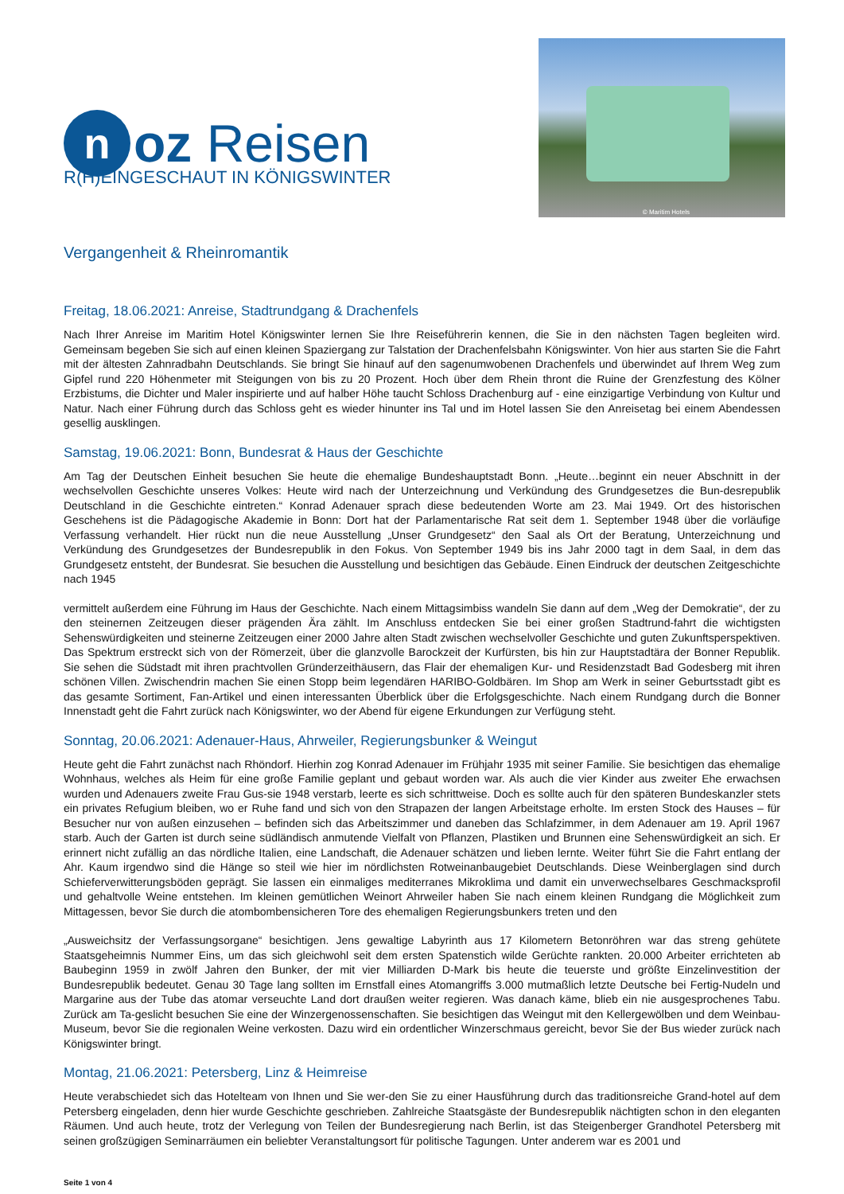noz Reisen
© Maritim Hotels
R(H)EINGESCHAUT IN KÖNIGSWINTER
Vergangenheit & Rheinromantik
Freitag, 18.06.2021: Anreise, Stadtrundgang & Drachenfels
Nach Ihrer Anreise im Maritim Hotel Königswinter lernen Sie Ihre Reiseführerin kennen, die Sie in den nächsten Tagen begleiten wird. Gemeinsam begeben Sie sich auf einen kleinen Spaziergang zur Talstation der Drachenfelsbahn Königswinter. Von hier aus starten Sie die Fahrt mit der ältesten Zahnradbahn Deutschlands. Sie bringt Sie hinauf auf den sagenumwobenen Drachenfels und überwindet auf Ihrem Weg zum Gipfel rund 220 Höhenmeter mit Steigungen von bis zu 20 Prozent. Hoch über dem Rhein thront die Ruine der Grenzfestung des Kölner Erzbistums, die Dichter und Maler inspirierte und auf halber Höhe taucht Schloss Drachenburg auf - eine einzigartige Verbindung von Kultur und Natur. Nach einer Führung durch das Schloss geht es wieder hinunter ins Tal und im Hotel lassen Sie den Anreisetag bei einem Abendessen gesellig ausklingen.
Samstag, 19.06.2021: Bonn, Bundesrat & Haus der Geschichte
Am Tag der Deutschen Einheit besuchen Sie heute die ehemalige Bundeshauptstadt Bonn. „Heute…beginnt ein neuer Abschnitt in der wechselvollen Geschichte unseres Volkes: Heute wird nach der Unterzeichnung und Verkündung des Grundgesetzes die Bun-desrepublik Deutschland in die Geschichte eintreten.“ Konrad Adenauer sprach diese bedeutenden Worte am 23. Mai 1949. Ort des historischen Geschehens ist die Pädagogische Akademie in Bonn: Dort hat der Parlamentarische Rat seit dem 1. September 1948 über die vorläufige Verfassung verhandelt. Hier rückt nun die neue Ausstellung „Unser Grundgesetz“ den Saal als Ort der Beratung, Unterzeichnung und Verkündung des Grundgesetzes der Bundesrepublik in den Fokus. Von September 1949 bis ins Jahr 2000 tagt in dem Saal, in dem das Grundgesetz entsteht, der Bundesrat. Sie besuchen die Ausstellung und besichtigen das Gebäude. Einen Eindruck der deutschen Zeitgeschichte nach 1945
vermittelt außerdem eine Führung im Haus der Geschichte. Nach einem Mittagsimbiss wandeln Sie dann auf dem „Weg der Demokratie“, der zu den steinernen Zeitzeugen dieser prägenden Ära zählt. Im Anschluss entdecken Sie bei einer großen Stadtrund-fahrt die wichtigsten Sehenswürdigkeiten und steinerne Zeitzeugen einer 2000 Jahre alten Stadt zwischen wechselvoller Geschichte und guten Zukunftsperspektiven. Das Spektrum erstreckt sich von der Römerzeit, über die glanzvolle Barockzeit der Kurfürsten, bis hin zur Hauptstadtära der Bonner Republik. Sie sehen die Südstadt mit ihren prachtvollen Gründerzeithäusern, das Flair der ehemaligen Kur- und Residenzstadt Bad Godesberg mit ihren schönen Villen. Zwischendrin machen Sie einen Stopp beim legendären HARIBO-Goldbären. Im Shop am Werk in seiner Geburtsstadt gibt es das gesamte Sortiment, Fan-Artikel und einen interessanten Überblick über die Erfolgsgeschichte. Nach einem Rundgang durch die Bonner Innenstadt geht die Fahrt zurück nach Königswinter, wo der Abend für eigene Erkundungen zur Verfügung steht.
Sonntag, 20.06.2021: Adenauer-Haus, Ahrweiler, Regierungsbunker & Weingut
Heute geht die Fahrt zunächst nach Rhöndorf. Hierhin zog Konrad Adenauer im Frühjahr 1935 mit seiner Familie. Sie besichtigen das ehemalige Wohnhaus, welches als Heim für eine große Familie geplant und gebaut worden war. Als auch die vier Kinder aus zweiter Ehe erwachsen wurden und Adenauers zweite Frau Gus-sie 1948 verstarb, leerte es sich schrittweise. Doch es sollte auch für den späteren Bundeskanzler stets ein privates Refugium bleiben, wo er Ruhe fand und sich von den Strapazen der langen Arbeitstage erholte. Im ersten Stock des Hauses – für Besucher nur von außen einzusehen – befinden sich das Arbeitszimmer und daneben das Schlafzimmer, in dem Adenauer am 19. April 1967 starb. Auch der Garten ist durch seine südländisch anmutende Vielfalt von Pflanzen, Plastiken und Brunnen eine Sehenswürdigkeit an sich. Er erinnert nicht zufällig an das nördliche Italien, eine Landschaft, die Adenauer schätzen und lieben lernte. Weiter führt Sie die Fahrt entlang der Ahr. Kaum irgendwo sind die Hänge so steil wie hier im nördlichsten Rotweinanbaugebiet Deutschlands. Diese Weinberglagen sind durch Schieferverwitterungsböden geprägt. Sie lassen ein einmaliges mediterranes Mikroklima und damit ein unverwechselbares Geschmacksprofil und gehaltvolle Weine entstehen. Im kleinen gemütlichen Weinort Ahrweiler haben Sie nach einem kleinen Rundgang die Möglichkeit zum Mittagessen, bevor Sie durch die atombombensicheren Tore des ehemaligen Regierungsbunkers treten und den
„Ausweichsitz der Verfassungsorgane“ besichtigen. Jens gewaltige Labyrinth aus 17 Kilometern Betonröhren war das streng gehütete Staatsgeheimnis Nummer Eins, um das sich gleichwohl seit dem ersten Spatenstich wilde Gerüchte rankten. 20.000 Arbeiter errichteten ab Baubeginn 1959 in zwölf Jahren den Bunker, der mit vier Milliarden D-Mark bis heute die teuerste und größte Einzelinvestition der Bundesrepublik bedeutet. Genau 30 Tage lang sollten im Ernstfall eines Atomangriffs 3.000 mutmaßlich letzte Deutsche bei Fertig-Nudeln und Margarine aus der Tube das atomar verseuchte Land dort draußen weiter regieren. Was danach käme, blieb ein nie ausgesprochenes Tabu. Zurück am Ta-geslicht besuchen Sie eine der Winzergenossenschaften. Sie besichtigen das Weingut mit den Kellergewölben und dem Weinbau-Museum, bevor Sie die regionalen Weine verkosten. Dazu wird ein ordentlicher Winzerschmaus gereicht, bevor Sie der Bus wieder zurück nach Königswinter bringt.
Montag, 21.06.2021: Petersberg, Linz & Heimreise
Heute verabschiedet sich das Hotelteam von Ihnen und Sie wer-den Sie zu einer Hausführung durch das traditionsreiche Grand-hotel auf dem Petersberg eingeladen, denn hier wurde Geschichte geschrieben. Zahlreiche Staatsgäste der Bundesrepublik nächtigten schon in den eleganten Räumen. Und auch heute, trotz der Verlegung von Teilen der Bundesregierung nach Berlin, ist das Steigenberger Grandhotel Petersberg mit seinen großzügigen Seminarräumen ein beliebter Veranstaltungsort für politische Tagungen. Unter anderem war es 2001 und
Seite 1 von 4